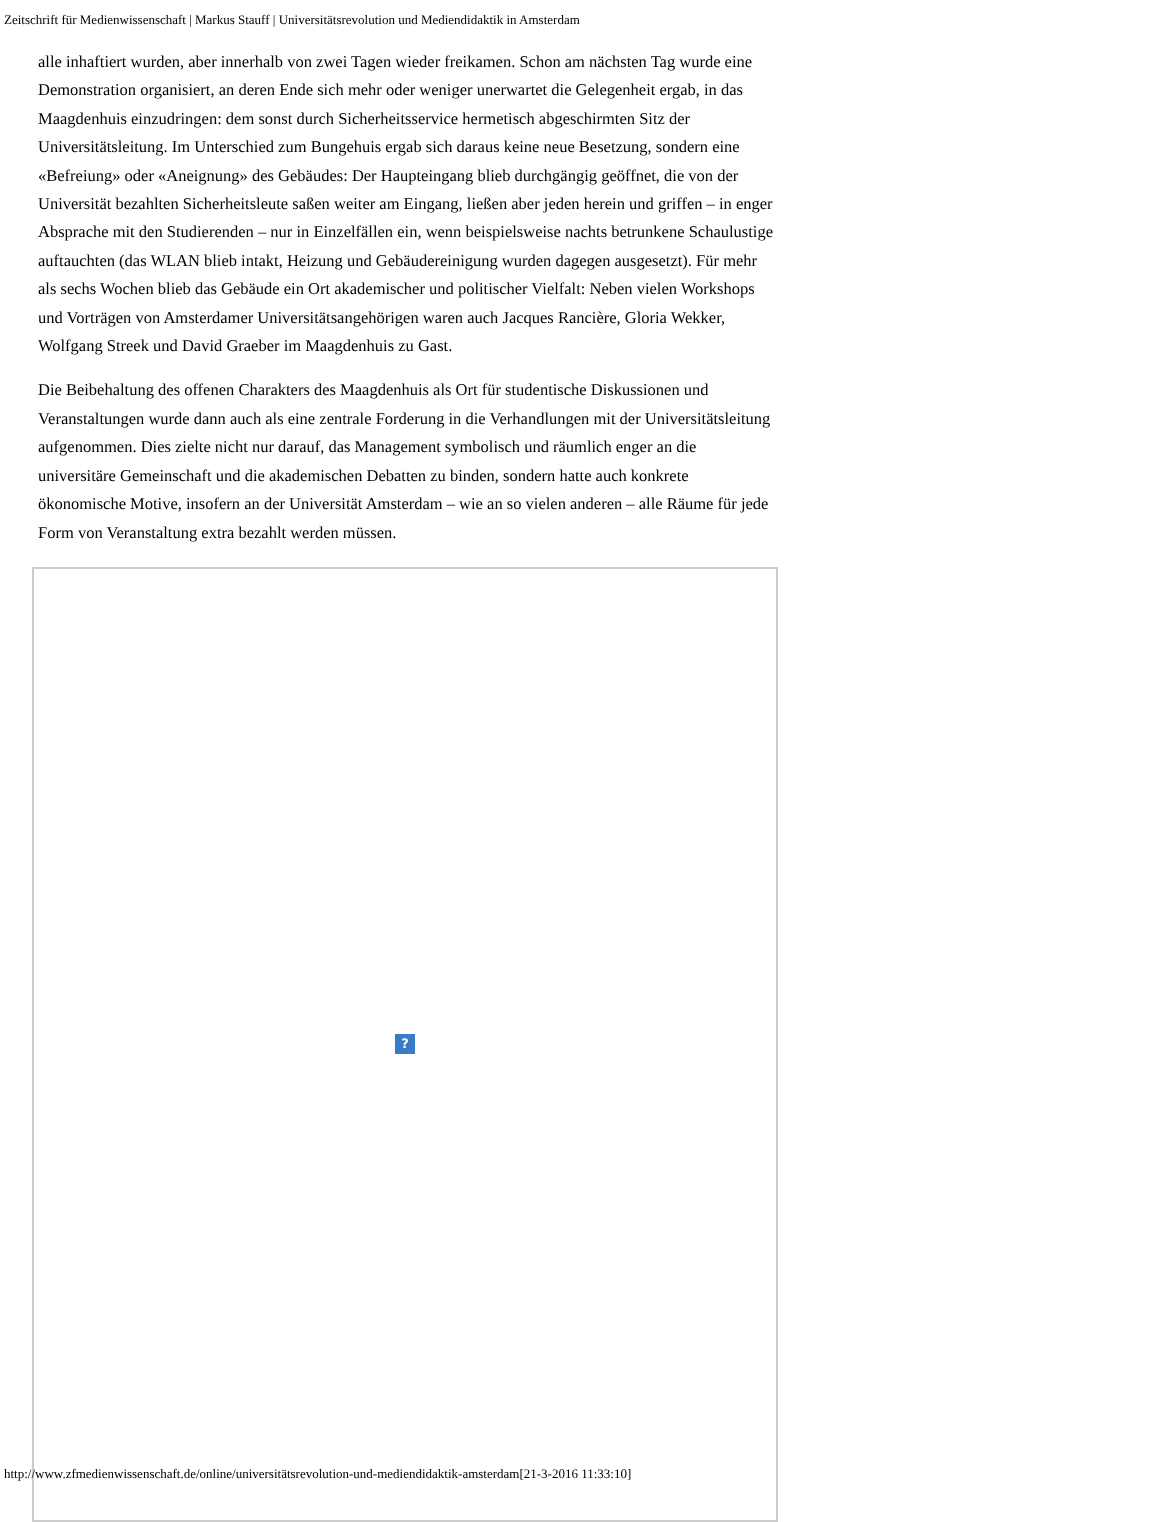Zeitschrift für Medienwissenschaft | Markus Stauff | Universitätsrevolution und Mediendidaktik in Amsterdam
alle inhaftiert wurden, aber innerhalb von zwei Tagen wieder freikamen. Schon am nächsten Tag wurde eine Demonstration organisiert, an deren Ende sich mehr oder weniger unerwartet die Gelegenheit ergab, in das Maagdenhuis einzudringen: dem sonst durch Sicherheitsservice hermetisch abgeschirmten Sitz der Universitätsleitung. Im Unterschied zum Bungehuis ergab sich daraus keine neue Besetzung, sondern eine «Befreiung» oder «Aneignung» des Gebäudes: Der Haupteingang blieb durchgängig geöffnet, die von der Universität bezahlten Sicherheitsleute saßen weiter am Eingang, ließen aber jeden herein und griffen – in enger Absprache mit den Studierenden – nur in Einzelfällen ein, wenn beispielsweise nachts betrunkene Schaulustige auftauchten (das WLAN blieb intakt, Heizung und Gebäudereinigung wurden dagegen ausgesetzt). Für mehr als sechs Wochen blieb das Gebäude ein Ort akademischer und politischer Vielfalt: Neben vielen Workshops und Vorträgen von Amsterdamer Universitätsangehörigen waren auch Jacques Rancière, Gloria Wekker, Wolfgang Streek und David Graeber im Maagdenhuis zu Gast.
Die Beibehaltung des offenen Charakters des Maagdenhuis als Ort für studentische Diskussionen und Veranstaltungen wurde dann auch als eine zentrale Forderung in die Verhandlungen mit der Universitätsleitung aufgenommen. Dies zielte nicht nur darauf, das Management symbolisch und räumlich enger an die universitäre Gemeinschaft und die akademischen Debatten zu binden, sondern hatte auch konkrete ökonomische Motive, insofern an der Universität Amsterdam – wie an so vielen anderen – alle Räume für jede Form von Veranstaltung extra bezahlt werden müssen.
?
http://www.zfmedienwissenschaft.de/online/universitätsrevolution-und-mediendidaktik-amsterdam[21-3-2016 11:33:10]